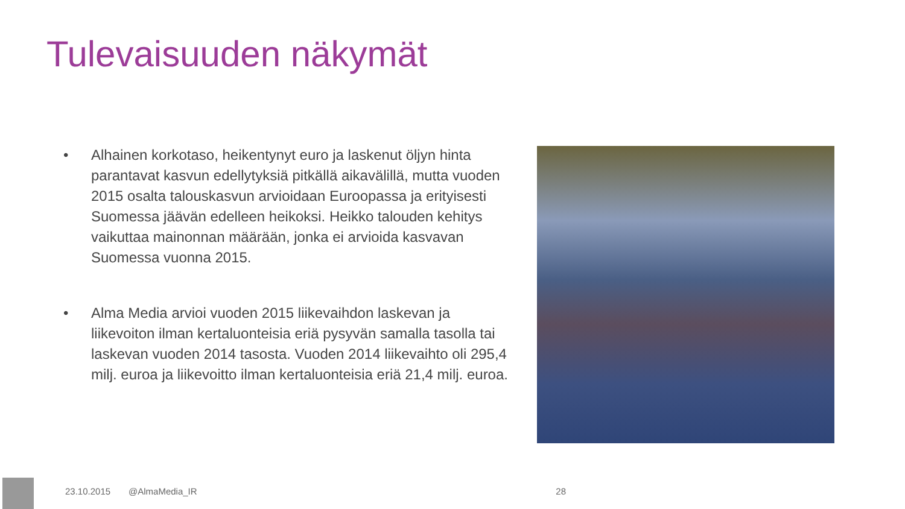Tulevaisuuden näkymät
• Alhainen korkotaso, heikentynyt euro ja laskenut öljyn hinta parantavat kasvun edellytyksiä pitkällä aikavälillä, mutta vuoden 2015 osalta talouskasvun arvioidaan Euroopassa ja erityisesti Suomessa jäävän edelleen heikoksi. Heikko talouden kehitys vaikuttaa mainonnan määrään, jonka ei arvioida kasvavan Suomessa vuonna 2015.
• Alma Media arvioi vuoden 2015 liikevaihdon laskevan ja liikevoiton ilman kertaluonteisia eriä pysyvän samalla tasolla tai laskevan vuoden 2014 tasosta. Vuoden 2014 liikevaihto oli 295,4 milj. euroa ja liikevoitto ilman kertaluonteisia eriä 21,4 milj. euroa.
23.10.2015 @AlmaMedia_IR 28